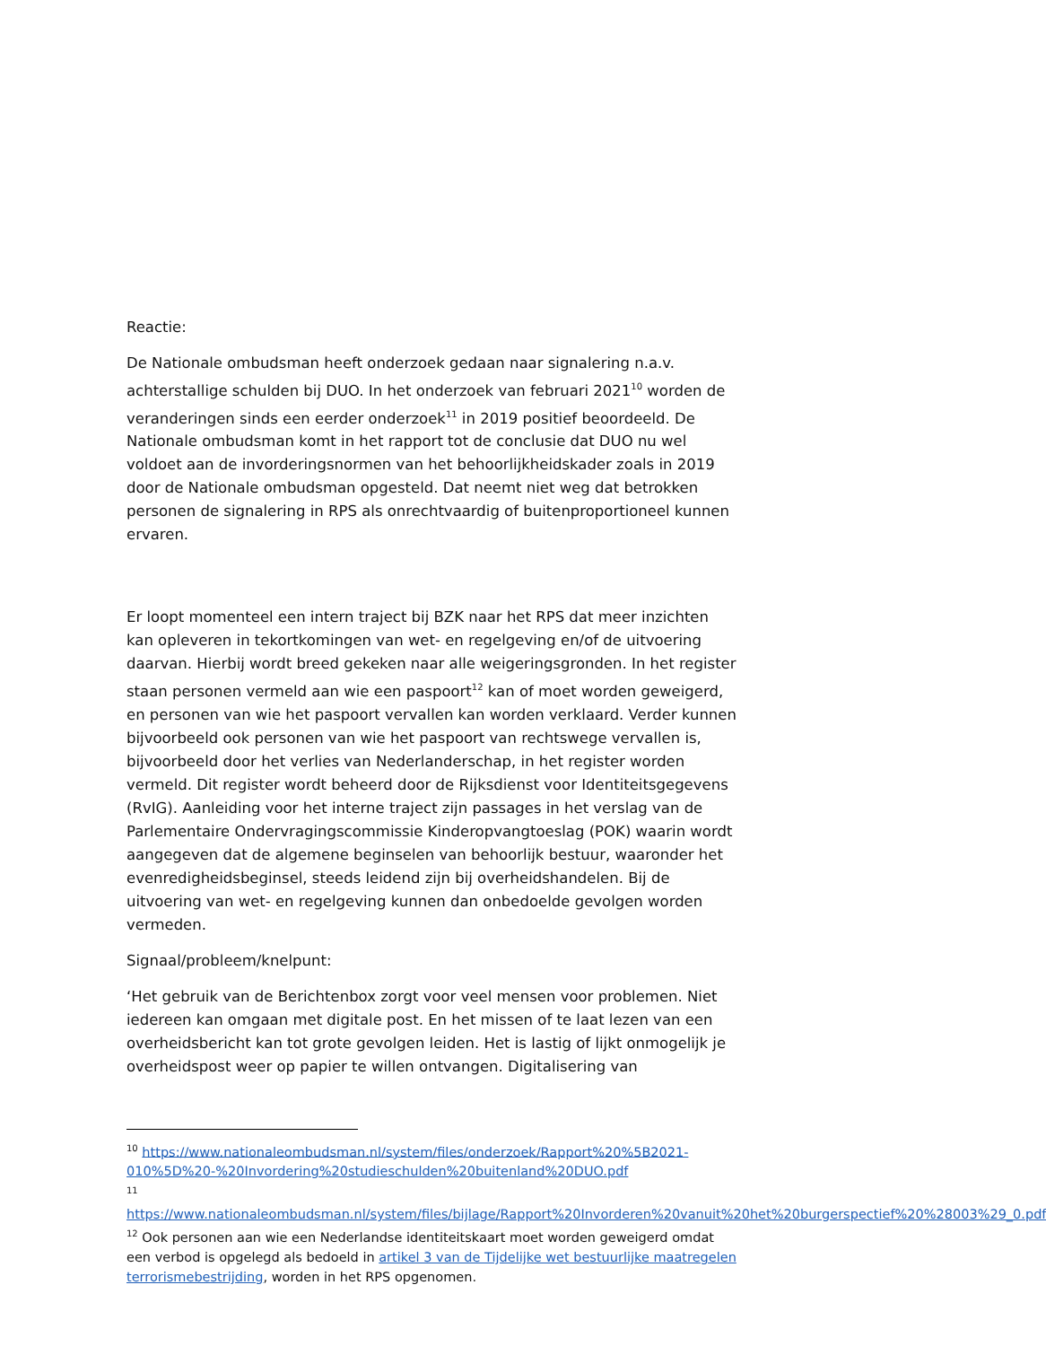Reactie:
De Nationale ombudsman heeft onderzoek gedaan naar signalering n.a.v. achterstallige schulden bij DUO. In het onderzoek van februari 2021<sup>10</sup> worden de veranderingen sinds een eerder onderzoek<sup>11</sup> in 2019 positief beoordeeld. De Nationale ombudsman komt in het rapport tot de conclusie dat DUO nu wel voldoet aan de invorderingsnormen van het behoorlijkheidskader zoals in 2019 door de Nationale ombudsman opgesteld. Dat neemt niet weg dat betrokken personen de signalering in RPS als onrechtvaardig of buitenproportioneel kunnen ervaren.
Er loopt momenteel een intern traject bij BZK naar het RPS dat meer inzichten kan opleveren in tekortkomingen van wet- en regelgeving en/of de uitvoering daarvan. Hierbij wordt breed gekeken naar alle weigeringsgronden. In het register staan personen vermeld aan wie een paspoort<sup>12</sup> kan of moet worden geweigerd, en personen van wie het paspoort vervallen kan worden verklaard. Verder kunnen bijvoorbeeld ook personen van wie het paspoort van rechtswege vervallen is, bijvoorbeeld door het verlies van Nederlanderschap, in het register worden vermeld. Dit register wordt beheerd door de Rijksdienst voor Identiteitsgegevens (RvIG). Aanleiding voor het interne traject zijn passages in het verslag van de Parlementaire Ondervragingscommissie Kinderopvangtoeslag (POK) waarin wordt aangegeven dat de algemene beginselen van behoorlijk bestuur, waaronder het evenredigheidsbeginsel, steeds leidend zijn bij overheidshandelen. Bij de uitvoering van wet- en regelgeving kunnen dan onbedoelde gevolgen worden vermeden.
Signaal/probleem/knelpunt:
‘Het gebruik van de Berichtenbox zorgt voor veel mensen voor problemen. Niet iedereen kan omgaan met digitale post. En het missen of te laat lezen van een overheidsbericht kan tot grote gevolgen leiden. Het is lastig of lijkt onmogelijk je overheidspost weer op papier te willen ontvangen. Digitalisering van
<sup>10</sup> https://www.nationaleombudsman.nl/system/files/onderzoek/Rapport%20%5B2021-010%5D%20-%20Invordering%20studieschulden%20buitenland%20DUO.pdf
<sup>11</sup>
https://www.nationaleombudsman.nl/system/files/bijlage/Rapport%20Invorderen%20vanuit%20het%20burgerspectief%20%28003%29_0.pdf
<sup>12</sup> Ook personen aan wie een Nederlandse identiteitskaart moet worden geweigerd omdat een verbod is opgelegd als bedoeld in artikel 3 van de Tijdelijke wet bestuurlijke maatregelen terrorismebestrijding, worden in het RPS opgenomen.